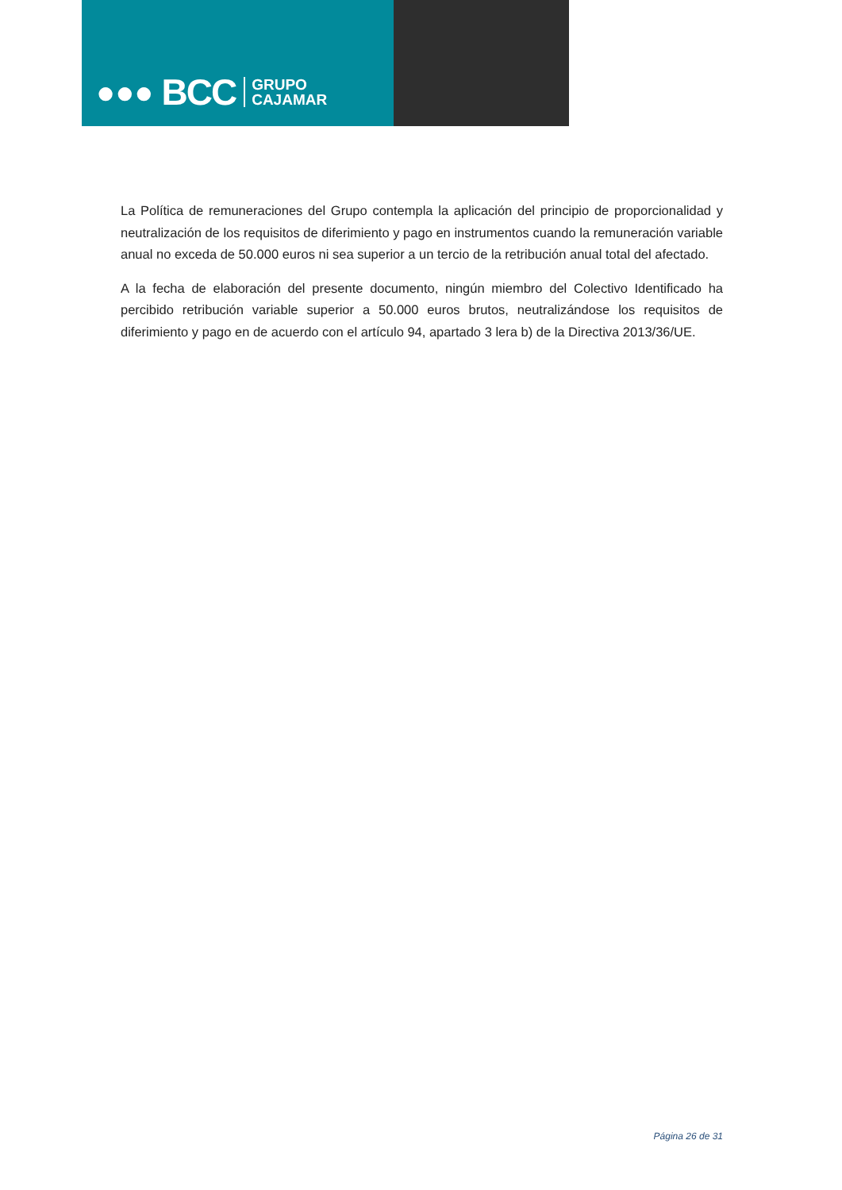●●● BCC GRUPO
CAJAMAR
La Política de remuneraciones del Grupo contempla la aplicación del principio de proporcionalidad y neutralización de los requisitos de diferimiento y pago en instrumentos cuando la remuneración variable anual no exceda de 50.000 euros ni sea superior a un tercio de la retribución anual total del afectado.
A la fecha de elaboración del presente documento, ningún miembro del Colectivo Identificado ha percibido retribución variable superior a 50.000 euros brutos, neutralizándose los requisitos de diferimiento y pago en de acuerdo con el artículo 94, apartado 3 lera b) de la Directiva 2013/36/UE.
Página 26 de 31